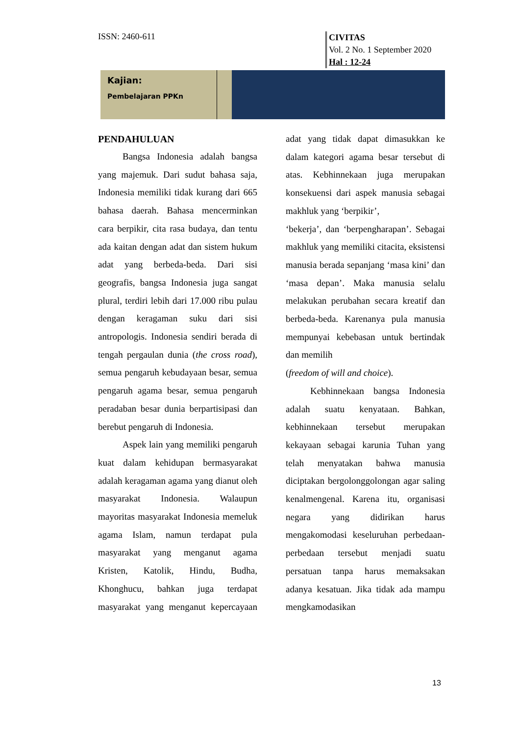ISSN: 2460-611
CIVITAS
Vol. 2 No. 1 September 2020
Hal : 12-24
Kajian:
Pembelajaran PPKn
PENDAHULUAN
Bangsa Indonesia adalah bangsa yang majemuk. Dari sudut bahasa saja, Indonesia memiliki tidak kurang dari 665 bahasa daerah. Bahasa mencerminkan cara berpikir, cita rasa budaya, dan tentu ada kaitan dengan adat dan sistem hukum adat yang berbeda-beda. Dari sisi geografis, bangsa Indonesia juga sangat plural, terdiri lebih dari 17.000 ribu pulau dengan keragaman suku dari sisi antropologis. Indonesia sendiri berada di tengah pergaulan dunia (the cross road), semua pengaruh kebudayaan besar, semua pengaruh agama besar, semua pengaruh peradaban besar dunia berpartisipasi dan berebut pengaruh di Indonesia.
Aspek lain yang memiliki pengaruh kuat dalam kehidupan bermasyarakat adalah keragaman agama yang dianut oleh masyarakat Indonesia. Walaupun mayoritas masyarakat Indonesia memeluk agama Islam, namun terdapat pula masyarakat yang menganut agama Kristen, Katolik, Hindu, Budha, Khonghucu, bahkan juga terdapat masyarakat yang menganut kepercayaan adat yang tidak dapat dimasukkan ke dalam kategori agama besar tersebut di atas. Kebhinnekaan juga merupakan konsekuensi dari aspek manusia sebagai makhluk yang ‘berpikir’,
‘bekerja’, dan ‘berpengharapan’. Sebagai makhluk yang memiliki citacita, eksistensi manusia berada sepanjang ‘masa kini’ dan ‘masa depan’. Maka manusia selalu melakukan perubahan secara kreatif dan berbeda-beda. Karenanya pula manusia mempunyai kebebasan untuk bertindak dan memilih
(freedom of will and choice).
Kebhinnekaan bangsa Indonesia adalah suatu kenyataan. Bahkan, kebhinnekaan tersebut merupakan kekayaan sebagai karunia Tuhan yang telah menyatakan bahwa manusia diciptakan bergolonggolongan agar saling kenalmengenal. Karena itu, organisasi negara yang didirikan harus mengakomodasi keseluruhan perbedaan-perbedaan tersebut menjadi suatu persatuan tanpa harus memaksakan adanya kesatuan. Jika tidak ada mampu mengkamodasikan
13